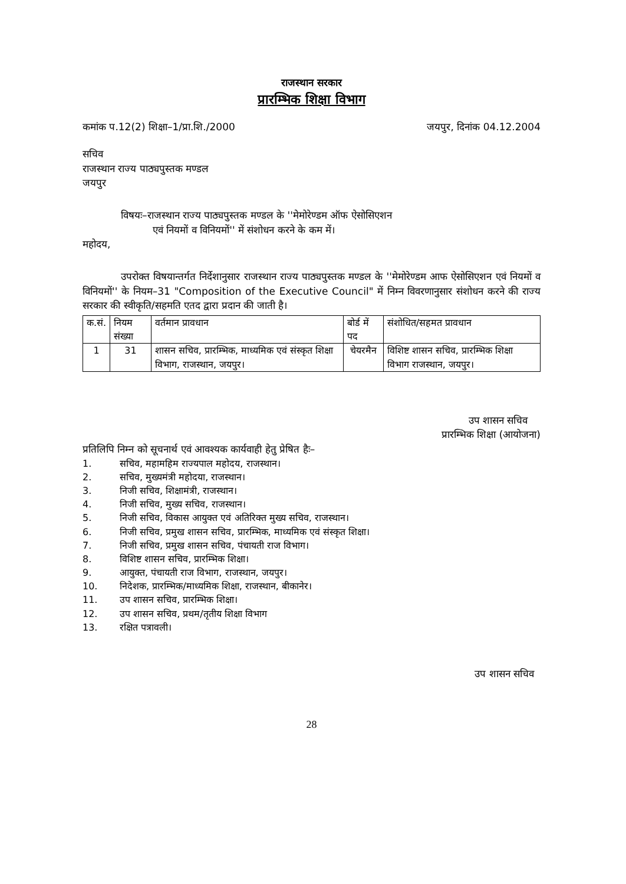राजस्थान सरकार
प्रारम्भिक शिक्षा विभाग
कमांक प.12(2) शिक्षा–1/प्रा.शि./2000 जयपुर, दिनांक 04.12.2004
सचिव
राजस्थान राज्य पाठ्यपुस्तक मण्डल
जयपुर
विषयः–राजस्थान राज्य पाठ्यपुस्तक मण्डल के ''मेमोरेण्डम ऑफ ऐसोसिएशन
एवं नियमों व विनियमों'' में संशोधन करने के कम में।
महोदय,
उपरोक्त विषयान्तर्गत निर्देशानुसार राजस्थान राज्य पाठ्यपुस्तक मण्डल के ''मेमोरेण्डम आफ ऐसोसिएशन एवं नियमों व विनियमों'' के नियम–31 "Composition of the Executive Council" में निम्न विवरणानुसार संशोधन करने की राज्य सरकार की स्वीकृति/सहमति एतद द्वारा प्रदान की जाती है।
| क.सं. | नियम संख्या | वर्तमान प्रावधान | बोर्ड में पद | संशोधित/सहमत प्रावधान |
| --- | --- | --- | --- | --- |
| 1 | 31 | शासन सचिव, प्रारम्भिक, माध्यमिक एवं संस्कृत शिक्षा विभाग, राजस्थान, जयपुर। | चेयरमैन | विशिष्ट शासन सचिव, प्रारम्भिक शिक्षा विभाग राजस्थान, जयपुर। |
उप शासन सचिव
प्रारम्भिक शिक्षा (आयोजना)
प्रतिलिपि निम्न को सूचनार्थ एवं आवश्यक कार्यवाही हेतु प्रेषित हैः–
1. सचिव, महामहिम राज्यपाल महोदय, राजस्थान।
2. सचिव, मुख्यमंत्री महोदया, राजस्थान।
3. निजी सचिव, शिक्षामंत्री, राजस्थान।
4. निजी सचिव, मुख्य सचिव, राजस्थान।
5. निजी सचिव, विकास आयुक्त एवं अतिरिक्त मुख्य सचिव, राजस्थान।
6. निजी सचिव, प्रमुख शासन सचिव, प्रारम्भिक, माध्यमिक एवं संस्कृत शिक्षा।
7. निजी सचिव, प्रमुख शासन सचिव, पंचायती राज विभाग।
8. विशिष्ट शासन सचिव, प्रारम्भिक शिक्षा।
9. आयुक्त, पंचायती राज विभाग, राजस्थान, जयपुर।
10. निदेशक, प्रारम्भिक/माध्यमिक शिक्षा, राजस्थान, बीकानेर।
11. उप शासन सचिव, प्रारम्भिक शिक्षा।
12. उप शासन सचिव, प्रथम/तृतीय शिक्षा विभाग
13. रक्षित पत्रावली।
उप शासन सचिव
28